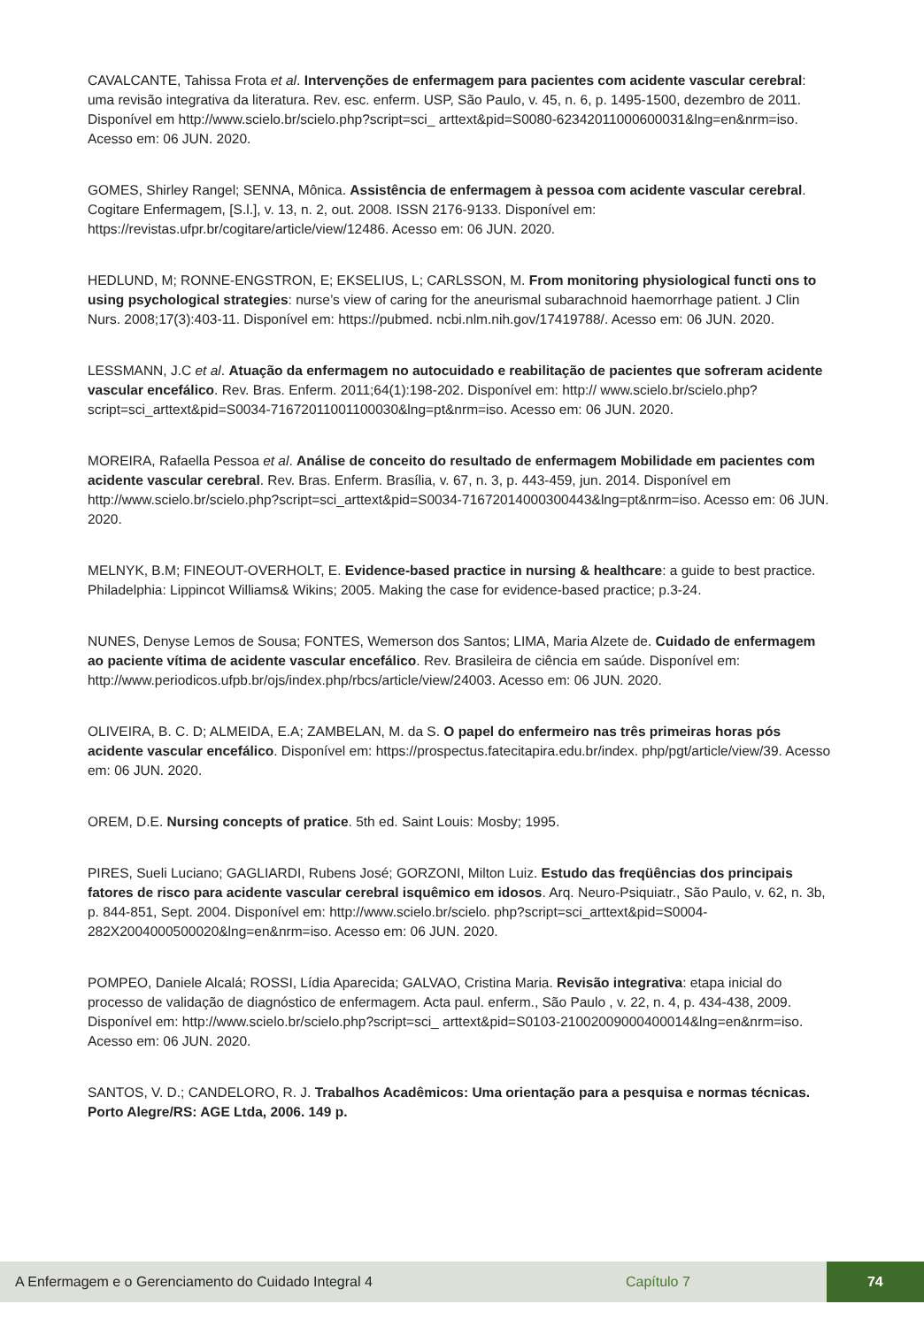CAVALCANTE, Tahissa Frota et al. Intervenções de enfermagem para pacientes com acidente vascular cerebral: uma revisão integrativa da literatura. Rev. esc. enferm. USP, São Paulo, v. 45, n. 6, p. 1495-1500, dezembro de 2011. Disponível em http://www.scielo.br/scielo.php?script=sci_ arttext&pid=S0080-62342011000600031&lng=en&nrm=iso. Acesso em: 06 JUN. 2020.
GOMES, Shirley Rangel; SENNA, Mônica. Assistência de enfermagem à pessoa com acidente vascular cerebral. Cogitare Enfermagem, [S.l.], v. 13, n. 2, out. 2008. ISSN 2176-9133. Disponível em: https://revistas.ufpr.br/cogitare/article/view/12486. Acesso em: 06 JUN. 2020.
HEDLUND, M; RONNE-ENGSTRON, E; EKSELIUS, L; CARLSSON, M. From monitoring physiological functi ons to using psychological strategies: nurse’s view of caring for the aneurismal subarachnoid haemorrhage patient. J Clin Nurs. 2008;17(3):403-11. Disponível em: https://pubmed. ncbi.nlm.nih.gov/17419788/. Acesso em: 06 JUN. 2020.
LESSMANN, J.C et al. Atuação da enfermagem no autocuidado e reabilitação de pacientes que sofreram acidente vascular encefálico. Rev. Bras. Enferm. 2011;64(1):198-202. Disponível em: http:// www.scielo.br/scielo.php?script=sci_arttext&pid=S0034-71672011001100030&lng=pt&nrm=iso. Acesso em: 06 JUN. 2020.
MOREIRA, Rafaella Pessoa et al. Análise de conceito do resultado de enfermagem Mobilidade em pacientes com acidente vascular cerebral. Rev. Bras. Enferm. Brasília, v. 67, n. 3, p. 443-459, jun. 2014. Disponível em http://www.scielo.br/scielo.php?script=sci_arttext&pid=S0034-71672014000300443&lng=pt&nrm=iso. Acesso em: 06 JUN. 2020.
MELNYK, B.M; FINEOUT-OVERHOLT, E. Evidence-based practice in nursing & healthcare: a guide to best practice. Philadelphia: Lippincot Williams& Wikins; 2005. Making the case for evidence-based practice; p.3-24.
NUNES, Denyse Lemos de Sousa; FONTES, Wemerson dos Santos; LIMA, Maria Alzete de. Cuidado de enfermagem ao paciente vítima de acidente vascular encefálico. Rev. Brasileira de ciência em saúde. Disponível em: http://www.periodicos.ufpb.br/ojs/index.php/rbcs/article/view/24003. Acesso em: 06 JUN. 2020.
OLIVEIRA, B. C. D; ALMEIDA, E.A; ZAMBELAN, M. da S. O papel do enfermeiro nas três primeiras horas pós acidente vascular encefálico. Disponível em: https://prospectus.fatecitapira.edu.br/index. php/pgt/article/view/39. Acesso em: 06 JUN. 2020.
OREM, D.E. Nursing concepts of pratice. 5th ed. Saint Louis: Mosby; 1995.
PIRES, Sueli Luciano; GAGLIARDI, Rubens José; GORZONI, Milton Luiz. Estudo das freqüências dos principais fatores de risco para acidente vascular cerebral isquêmico em idosos. Arq. Neuro-Psiquiatr., São Paulo, v. 62, n. 3b, p. 844-851, Sept. 2004. Disponível em: http://www.scielo.br/scielo. php?script=sci_arttext&pid=S0004-282X2004000500020&lng=en&nrm=iso. Acesso em: 06 JUN. 2020.
POMPEO, Daniele Alcalá; ROSSI, Lídia Aparecida; GALVAO, Cristina Maria. Revisão integrativa: etapa inicial do processo de validação de diagnóstico de enfermagem. Acta paul. enferm., São Paulo , v. 22, n. 4, p. 434-438, 2009. Disponível em: http://www.scielo.br/scielo.php?script=sci_ arttext&pid=S0103-21002009000400014&lng=en&nrm=iso. Acesso em: 06 JUN. 2020.
SANTOS, V. D.; CANDELORO, R. J. Trabalhos Acadêmicos: Uma orientação para a pesquisa e normas técnicas. Porto Alegre/RS: AGE Ltda, 2006. 149 p.
A Enfermagem e o Gerenciamento do Cuidado Integral 4 Capítulo 7 74